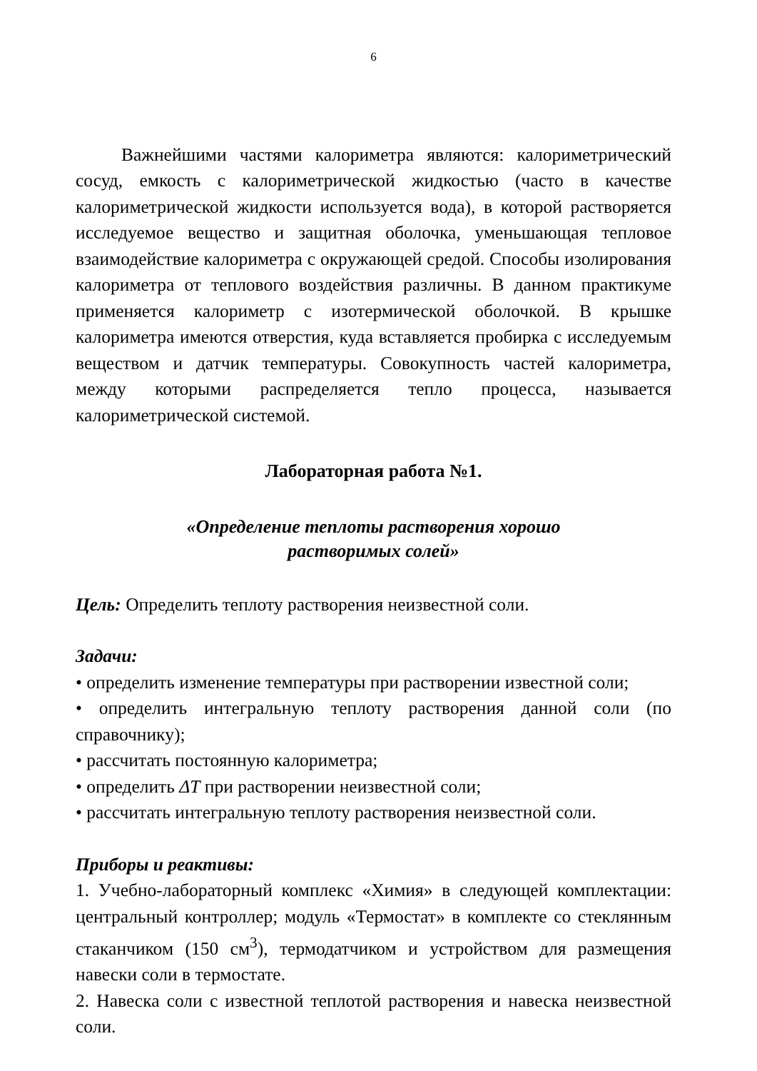6
Важнейшими частями калориметра являются: калориметрический сосуд, емкость с калориметрической жидкостью (часто в качестве калориметрической жидкости используется вода), в которой растворяется исследуемое вещество и защитная оболочка, уменьшающая тепловое взаимодействие калориметра с окружающей средой. Способы изолирования калориметра от теплового воздействия различны. В данном практикуме применяется калориметр с изотермической оболочкой. В крышке калориметра имеются отверстия, куда вставляется пробирка с исследуемым веществом и датчик температуры. Совокупность частей калориметра, между которыми распределяется тепло процесса, называется калориметрической системой.
Лабораторная работа №1.
«Определение теплоты растворения хорошо
растворимых солей»
Цель: Определить теплоту растворения неизвестной соли.
Задачи:
• определить изменение температуры при растворении известной соли;
• определить интегральную теплоту растворения данной соли (по справочнику);
• рассчитать постоянную калориметра;
• определить ΔT при растворении неизвестной соли;
• рассчитать интегральную теплоту растворения неизвестной соли.
Приборы и реактивы:
1. Учебно-лабораторный комплекс «Химия» в следующей комплектации: центральный контроллер; модуль «Термостат» в комплекте со стеклянным стаканчиком (150 см<sup>3</sup>), термодатчиком и устройством для размещения навески соли в термостате.
2. Навеска соли с известной теплотой растворения и навеска неизвестной соли.